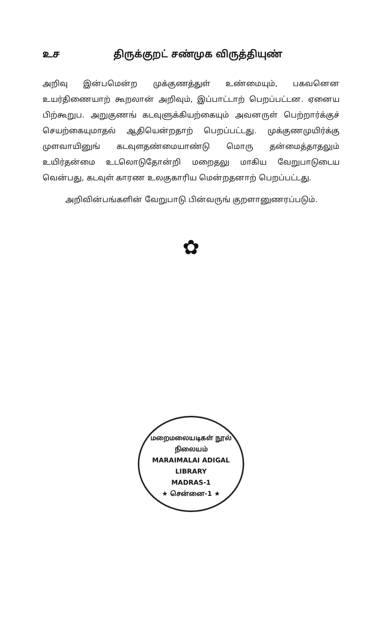உச திருக்குறட் சண்முக விருத்தியுண்
அறிவு இன்பமென்ற முக்குணத்துள் உண்மையும், பகவனென உயர்திணையாற் கூறலான் அறிவும், இப்பாட்டாற் பெறப்பட்டன. ஏனைய பிற்கூறுப. அறுகுணங் கடவுளுக்கியற்கையும் அவனருள் பெற்றார்க்குச் செயற்கையுமாதல் ஆதியென்றதாற் பெறப்பட்டது. முக்குணமுயிர்க்கு முளவாயினுங் கடவுளதண்மையாண்டு மொரு தன்மைத்தாதலும் உயிர்தன்மை உடலொடுதோன்றி மறைதலு மாகிய வேறுபாடுடைய வென்பது, கடவுள் காரண உலகுகாரிய மென்றதனாற் பெறப்பட்டது.
அறிவின்பங்களின் வேறுபாடு பின்வருங் குறளானுணரப்படும்.
✿
மறைமலையடிகள் நூல் நிலையம்
MARAIMALAI ADIGAL
LIBRARY
MADRAS-1
★ சென்னை-1 ★